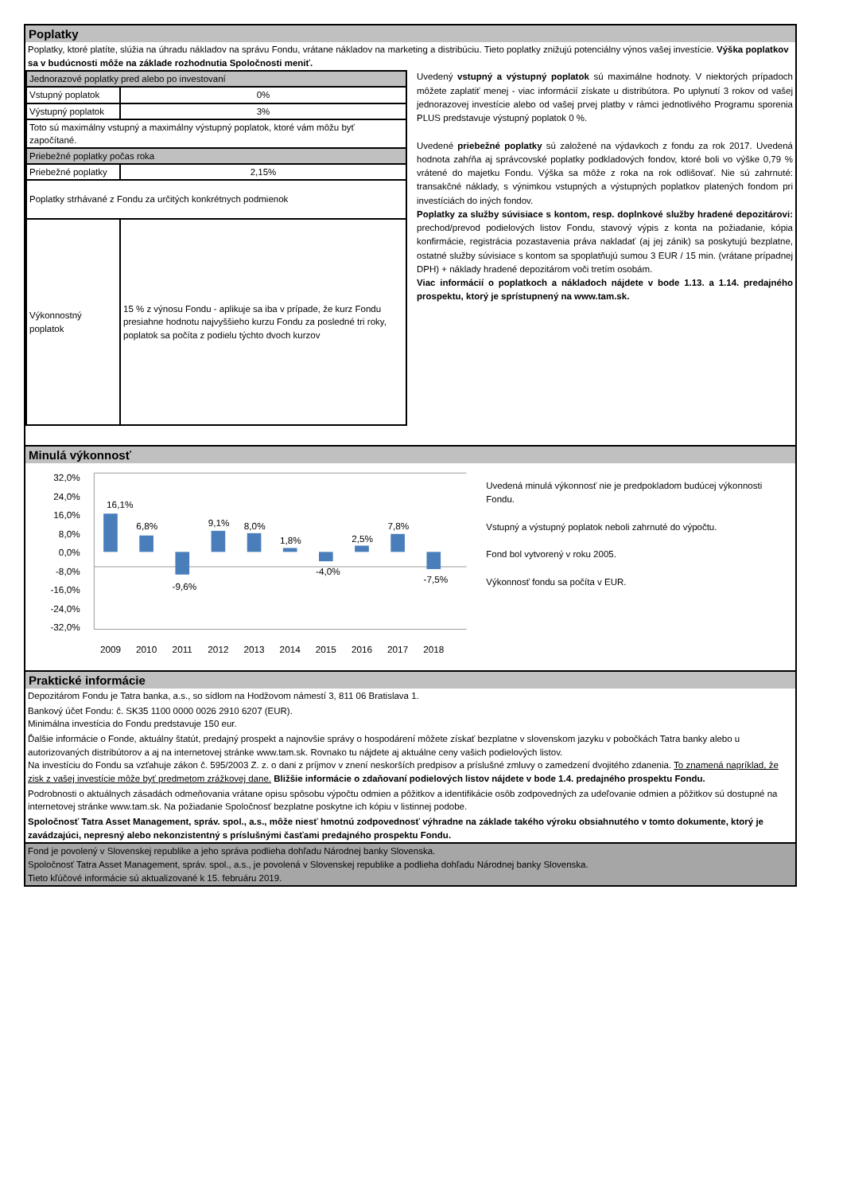Poplatky
Poplatky, ktoré platíte, slúžia na úhradu nákladov na správu Fondu, vrátane nákladov na marketing a distribúciu. Tieto poplatky znižujú potenciálny výnos vašej investície. Výška poplatkov sa v budúcnosti môže na základe rozhodnutia Spoločnosti meniť.
| Jednorazové poplatky pred alebo po investovaní | |
| Vstupný poplatok | 0% |
| Výstupný poplatok | 3% |
| Toto sú maximálny vstupný a maximálny výstupný poplatok, ktoré vám môžu byť započítané. | |
| Priebežné poplatky počas roka | |
| Priebežné poplatky | 2,15% |
| Poplatky strhávané z Fondu za určitých konkrétnych podmienok | |
| Výkonnostný poplatok | 15 % z výnosu Fondu - aplikuje sa iba v prípade, že kurz Fondu presiahne hodnotu najvyššieho kurzu Fondu za posledné tri roky, poplatok sa počíta z podielu týchto dvoch kurzov |
Uvedený vstupný a výstupný poplatok sú maximálne hodnoty. V niektorých prípadoch môžete zaplatiť menej - viac informácií získate u distribútora. Po uplynutí 3 rokov od vašej jednorazovej investície alebo od vašej prvej platby v rámci jednotlivého Programu sporenia PLUS predstavuje výstupný poplatok 0 %.
Uvedené priebežné poplatky sú založené na výdavkoch z fondu za rok 2017. Uvedená hodnota zahŕňa aj správcovské poplatky podkladových fondov, ktoré boli vo výške 0,79 % vrátené do majetku Fondu. Výška sa môže z roka na rok odlišovať. Nie sú zahrnuté: transakčné náklady, s výnimkou vstupných a výstupných poplatkov platených fondom pri investíciách do iných fondov.
Poplatky za služby súvisiace s kontom, resp. doplnkové služby hradené depozitárovi: prechod/prevod podielových listov Fondu, stavový výpis z konta na požiadanie, kópia konfirmácie, registrácia pozastavenia práva nakladať (aj jej zánik) sa poskytujú bezplatne, ostatné služby súvisiace s kontom sa spoplatňujú sumou 3 EUR / 15 min. (vrátane prípadnej DPH) + náklady hradené depozitárom voči tretím osobám.
Viac informácií o poplatkoch a nákladoch nájdete v bode 1.13. a 1.14. predajného prospektu, ktorý je sprístupnený na www.tam.sk.
Minulá výkonnosť
32,0%
24,0%
16,0%
8,0%
0,0%
-8,0%
-16,0%
-24,0%
-32,0%
16,1%
6,8%
-9,6%
9,1%
8,0%
1,8%
-4,0%
2,5%
7,8%
-7,5%
2009
2010
2011
2012
2013
2014
2015
2016
2017
2018
Uvedená minulá výkonnosť nie je predpokladom budúcej výkonnosti Fondu.
Vstupný a výstupný poplatok neboli zahrnuté do výpočtu.
Fond bol vytvorený v roku 2005.
Výkonnosť fondu sa počíta v EUR.
Praktické informácie
Depozitárom Fondu je Tatra banka, a.s., so sídlom na Hodžovom námestí 3, 811 06 Bratislava 1.
Bankový účet Fondu: č. SK35 1100 0000 0026 2910 6207 (EUR).
Minimálna investícia do Fondu predstavuje 150 eur.
Ďalšie informácie o Fonde, aktuálny štatút, predajný prospekt a najnovšie správy o hospodárení môžete získať bezplatne v slovenskom jazyku v pobočkách Tatra banky alebo u autorizovaných distribútorov a aj na internetovej stránke www.tam.sk. Rovnako tu nájdete aj aktuálne ceny vašich podielových listov.
Na investíciu do Fondu sa vzťahuje zákon č. 595/2003 Z. z. o dani z príjmov v znení neskorších predpisov a príslušné zmluvy o zamedzení dvojitého zdanenia. To znamená napríklad, že zisk z vašej investície môže byť predmetom zrážkovej dane. Bližšie informácie o zdaňovaní podielových listov nájdete v bode 1.4. predajného prospektu Fondu.
Podrobnosti o aktuálnych zásadách odmeňovania vrátane opisu spôsobu výpočtu odmien a pôžitkov a identifikácie osôb zodpovedných za udeľovanie odmien a pôžitkov sú dostupné na internetovej stránke www.tam.sk. Na požiadanie Spoločnosť bezplatne poskytne ich kópiu v listinnej podobe.
Spoločnosť Tatra Asset Management, správ. spol., a.s., môže niesť hmotnú zodpovednosť výhradne na základe takého výroku obsiahnutého v tomto dokumente, ktorý je zavádzajúci, nepresný alebo nekonzistentný s príslušnými časťami predajného prospektu Fondu.
Fond je povolený v Slovenskej republike a jeho správa podlieha dohľadu Národnej banky Slovenska.
Spoločnosť Tatra Asset Management, správ. spol., a.s., je povolená v Slovenskej republike a podlieha dohľadu Národnej banky Slovenska.
Tieto kľúčové informácie sú aktualizované k 15. februáru 2019.